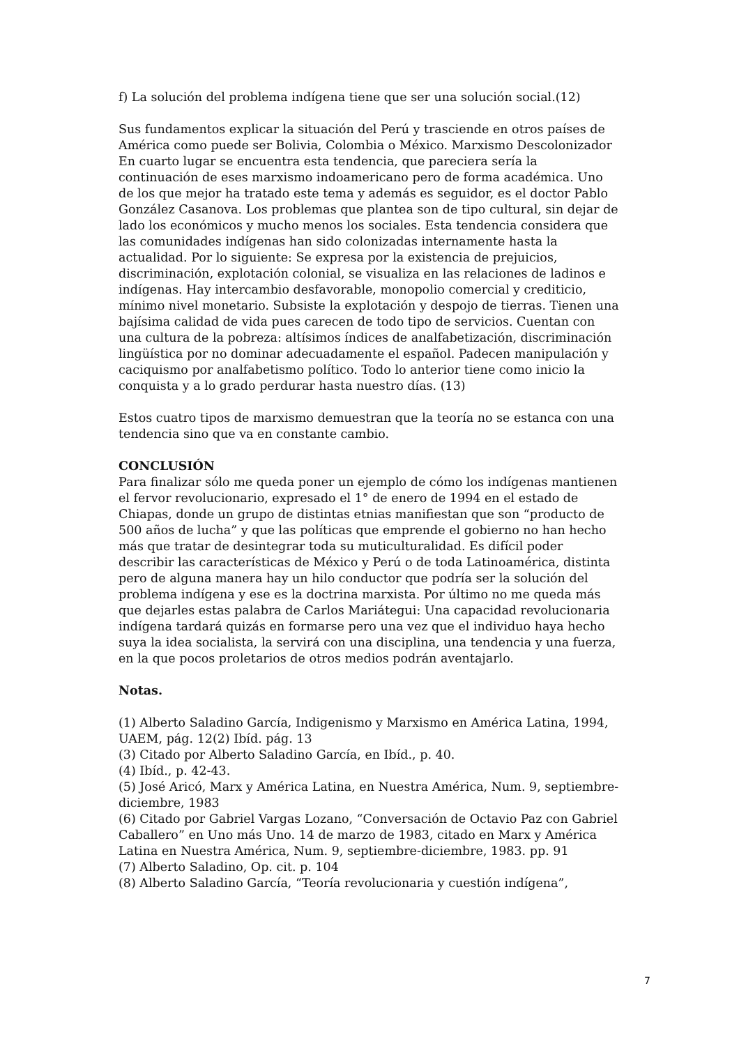f) La solución del problema indígena tiene que ser una solución social.(12)
Sus fundamentos explicar la situación del Perú y trasciende en otros países de América como puede ser Bolivia, Colombia o México. Marxismo Descolonizador En cuarto lugar se encuentra esta tendencia, que pareciera sería la continuación de eses marxismo indoamericano pero de forma académica. Uno de los que mejor ha tratado este tema y además es seguidor, es el doctor Pablo González Casanova. Los problemas que plantea son de tipo cultural, sin dejar de lado los económicos y mucho menos los sociales. Esta tendencia considera que las comunidades indígenas han sido colonizadas internamente hasta la actualidad. Por lo siguiente: Se expresa por la existencia de prejuicios, discriminación, explotación colonial, se visualiza en las relaciones de ladinos e indígenas. Hay intercambio desfavorable, monopolio comercial y crediticio, mínimo nivel monetario. Subsiste la explotación y despojo de tierras. Tienen una bajísima calidad de vida pues carecen de todo tipo de servicios. Cuentan con una cultura de la pobreza: altísimos índices de analfabetización, discriminación lingüística por no dominar adecuadamente el español. Padecen manipulación y caciquismo por analfabetismo político. Todo lo anterior tiene como inicio la conquista y a lo grado perdurar hasta nuestro días. (13)
Estos cuatro tipos de marxismo demuestran que la teoría no se estanca con una tendencia sino que va en constante cambio.
CONCLUSIÓN
Para finalizar sólo me queda poner un ejemplo de cómo los indígenas mantienen el fervor revolucionario, expresado el 1° de enero de 1994 en el estado de Chiapas, donde un grupo de distintas etnias manifiestan que son “producto de 500 años de lucha” y que las políticas que emprende el gobierno no han hecho más que tratar de desintegrar toda su muticulturalidad. Es difícil poder describir las características de México y Perú o de toda Latinoamérica, distinta pero de alguna manera hay un hilo conductor que podría ser la solución del problema indígena y ese es la doctrina marxista. Por último no me queda más que dejarles estas palabra de Carlos Mariátegui: Una capacidad revolucionaria indígena tardará quizás en formarse pero una vez que el individuo haya hecho suya la idea socialista, la servirá con una disciplina, una tendencia y una fuerza, en la que pocos proletarios de otros medios podrán aventajarlo.
Notas.
(1) Alberto Saladino García, Indigenismo y Marxismo en América Latina, 1994, UAEM, pág. 12(2) Ibíd. pág. 13
(3) Citado por Alberto Saladino García, en Ibíd., p. 40.
(4) Ibíd., p. 42-43.
(5) José Aricó, Marx y América Latina, en Nuestra América, Num. 9, septiembre- diciembre, 1983
(6) Citado por Gabriel Vargas Lozano, “Conversación de Octavio Paz con Gabriel Caballero” en Uno más Uno. 14 de marzo de 1983, citado en Marx y América Latina en Nuestra América, Num. 9, septiembre-diciembre, 1983. pp. 91
(7) Alberto Saladino, Op. cit. p. 104
(8) Alberto Saladino García, “Teoría revolucionaria y cuestión indígena”,
7